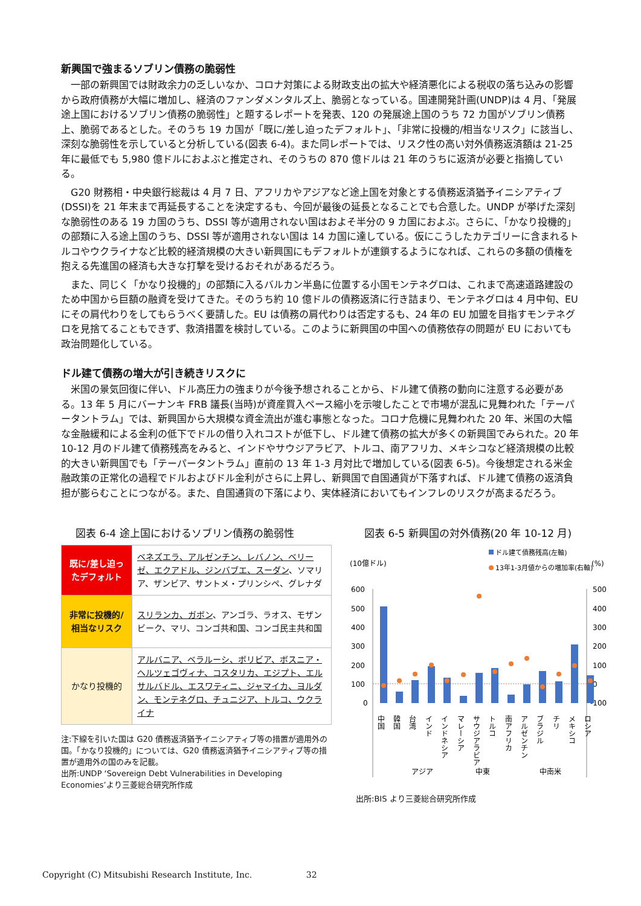新興国で強まるソブリン債務の脆弱性
一部の新興国では財政余力の乏しいなか、コロナ対策による財政支出の拡大や経済悪化による税収の落ち込みの影響から政府債務が大幅に増加し、経済のファンダメンタルズ上、脆弱となっている。国連開発計画(UNDP)は 4 月、「発展途上国におけるソブリン債務の脆弱性」と題するレポートを発表、120 の発展途上国のうち 72 カ国がソブリン債務上、脆弱であるとした。そのうち 19 カ国が「既に/差し迫ったデフォルト」、「非常に投機的/相当なリスク」に該当し、深刻な脆弱性を示していると分析している(図表 6-4)。また同レポートでは、リスク性の高い対外債務返済額は 21-25 年に最低でも 5,980 億ドルにおよぶと推定され、そのうちの 870 億ドルは 21 年のうちに返済が必要と指摘している。
G20 財務相・中央銀行総裁は 4 月 7 日、アフリカやアジアなど途上国を対象とする債務返済猶予イニシアティブ(DSSI)を 21 年末まで再延長することを決定するも、今回が最後の延長となることでも合意した。UNDP が挙げた深刻な脆弱性のある 19 カ国のうち、DSSI 等が適用されない国はおよそ半分の 9 カ国におよぶ。さらに、「かなり投機的」の部類に入る途上国のうち、DSSI 等が適用されない国は 14 カ国に達している。仮にこうしたカテゴリーに含まれるトルコやウクライナなど比較的経済規模の大きい新興国にもデフォルトが連鎖するようになれば、これらの多額の債権を抱える先進国の経済も大きな打撃を受けるおそれがあるだろう。
また、同じく「かなり投機的」の部類に入るバルカン半島に位置する小国モンテネグロは、これまで高速道路建設のため中国から巨額の融資を受けてきた。そのうち約 10 億ドルの債務返済に行き詰まり、モンテネグロは 4 月中旬、EU にその肩代わりをしてもらうべく要請した。EU は債務の肩代わりは否定するも、24 年の EU 加盟を目指すモンテネグロを見捨てることもできず、救済措置を検討している。このように新興国の中国への債務依存の問題が EU においても政治問題化している。
ドル建て債務の増大が引き続きリスクに
米国の景気回復に伴い、ドル高圧力の強まりが今後予想されることから、ドル建て債務の動向に注意する必要がある。13 年 5 月にバーナンキ FRB 議長(当時)が資産買入ペース縮小を示唆したことで市場が混乱に見舞われた「テーパータントラム」では、新興国から大規模な資金流出が進む事態となった。コロナ危機に見舞われた 20 年、米国の大幅な金融緩和による金利の低下でドルの借り入れコストが低下し、ドル建て債務の拡大が多くの新興国でみられた。20 年 10-12 月のドル建て債務残高をみると、インドやサウジアラビア、トルコ、南アフリカ、メキシコなど経済規模の比較的大きい新興国でも「テーパータントラム」直前の 13 年 1-3 月対比で増加している(図表 6-5)。今後想定される米金融政策の正常化の過程でドルおよびドル金利がさらに上昇し、新興国で自国通貨が下落すれば、ドル建て債務の返済負担が膨らむことにつながる。また、自国通貨の下落により、実体経済においてもインフレのリスクが高まるだろう。
図表 6-4 途上国におけるソブリン債務の脆弱性
| 既に/差し迫ったデフォルト | ベネズエラ、アルゼンチン、レバノン、ベリーゼ、エクアドル、ジンバブエ、スーダン 、ソマリア、ザンビア、サントメ・プリンシペ、グレナダ |
| 非常に投機的/相当なリスク | スリランカ、ガボン 、アンゴラ、ラオス、モザンビーク、マリ、コンゴ共和国、コンゴ民主共和国 |
| かなり投機的 | アルバニア、ベラルーシ、ボリビア、ボスニア・ヘルツェゴヴィナ、コスタリカ、エジプト、エルサルバドル、エスワティニ、ジャマイカ、ヨルダン、モンテネグロ、チュニジア、トルコ、ウクライナ |
注:下線を引いた国は G20 債務返済猶予イニシアティブ等の措置が適用外の国。「かなり投機的」については、G20 債務返済猶予イニシアティブ等の措置が適用外の国のみを記載。
出所:UNDP ‘Sovereign Debt Vulnerabilities in Developing Economies’より三菱総合研究所作成
図表 6-5 新興国の対外債務(20 年 10-12 月)
(10億ドル)
(%)
ドル建て債務残高(左軸)
13年1-3月値からの増加率(右軸)
600
500
400
300
200
100
0
500
400
300
200
100
0
-100
中国
韓国
台湾
インド
インドネシア
マレーシア
サウジアラビア
トルコ
南アフリカ
アルゼンチン
ブラジル
チリ
メキシコ
ロシア
アジア
中東
中南米
出所:BIS より三菱総合研究所作成
Copyright (C) Mitsubishi Research Institute, Inc. 32